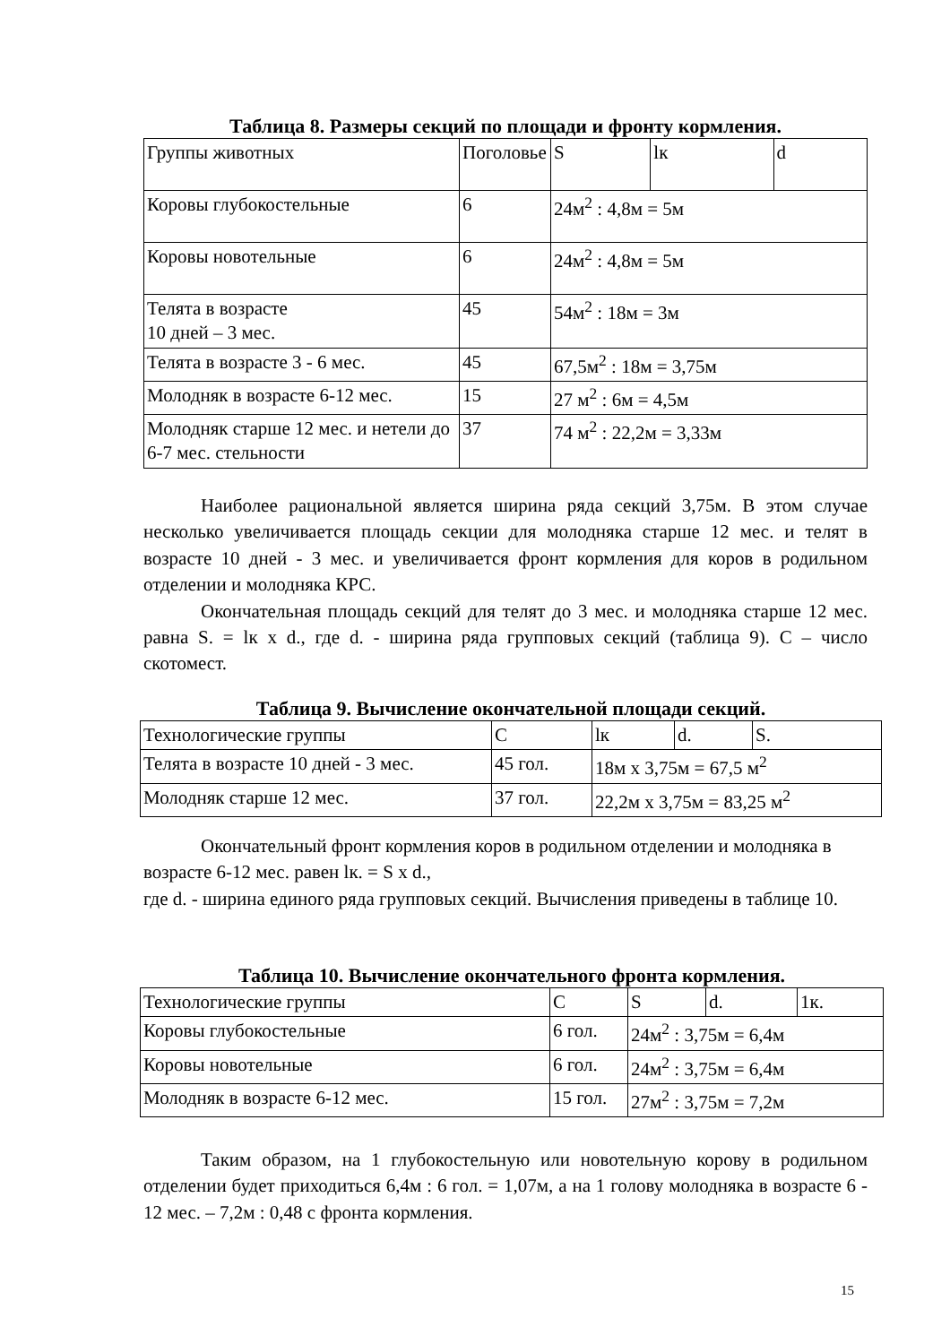Таблица 8. Размеры секций по площади и фронту кормления.
| Группы животных | Поголовье | S | lк | d |
| Коровы глубокостельные | 6 | 24м<sup>2</sup> : 4,8м = 5м | | |
| Коровы новотельные | 6 | 24м<sup>2</sup> : 4,8м = 5м | | |
| Телята в возрасте 10 дней – 3 мес. | 45 | 54м<sup>2</sup> : 18м = 3м | | |
| Телята в возрасте 3 - 6 мес. | 45 | 67,5м<sup>2</sup> : 18м = 3,75м | | |
| Молодняк в возрасте 6-12 мес. | 15 | 27 м<sup>2</sup> : 6м = 4,5м | | |
| Молодняк старше 12 мес. и нетели до 6-7 мес. стельности | 37 | 74 м<sup>2</sup> : 22,2м = 3,33м | | |
Наиболее рациональной является ширина ряда секций 3,75м. В этом случае несколько увеличивается площадь секции для молодняка старше 12 мес. и телят в возрасте 10 дней - 3 мес. и увеличивается фронт кормления для коров в родильном отделении и молодняка КРС.
Окончательная площадь секций для телят до 3 мес. и молодняка старше 12 мес. равна S. = lк x d., где d. - ширина ряда групповых секций (таблица 9). С – число скотомест.
Таблица 9. Вычисление окончательной площади секций.
| Технологические группы | С | lк | d. | S. |
| Телята в возрасте 10 дней - 3 мес. | 45 гол. | 18м x 3,75м = 67,5 м<sup>2</sup> | | |
| Молодняк старше 12 мес. | 37 гол. | 22,2м x 3,75м = 83,25 м<sup>2</sup> | | |
Окончательный фронт кормления коров в родильном отделении и молодняка в возрасте 6-12 мес. равен lк. = S x d.,
где d. - ширина единого ряда групповых секций. Вычисления приведены в таблице 10.
Таблица 10. Вычисление окончательного фронта кормления.
| Технологические группы | С | S | d. | 1к. |
| Коровы глубокостельные | 6 гол. | 24м<sup>2</sup> : 3,75м = 6,4м | | |
| Коровы новотельные | 6 гол. | 24м<sup>2</sup> : 3,75м = 6,4м | | |
| Молодняк в возрасте 6-12 мес. | 15 гол. | 27м<sup>2</sup> : 3,75м = 7,2м | | |
Таким образом, на 1 глубокостельную или новотельную корову в родильном отделении будет приходиться 6,4м : 6 гол. = 1,07м, а на 1 голову молодняка в возрасте 6 - 12 мес. – 7,2м : 0,48 с фронта кормления.
15